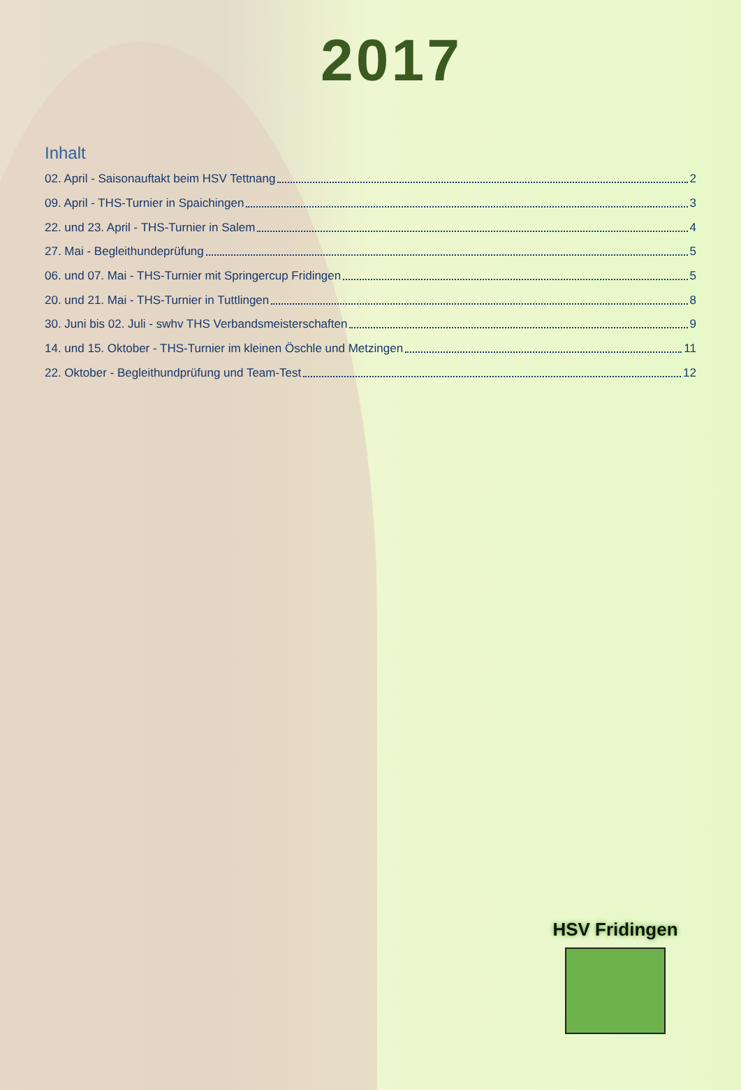2017
Inhalt
02. April - Saisonauftakt beim HSV Tettnang 2
09. April - THS-Turnier in Spaichingen 3
22. und 23. April - THS-Turnier in Salem 4
27. Mai - Begleithundeprüfung 5
06. und 07. Mai - THS-Turnier mit Springercup Fridingen 5
20. und 21. Mai - THS-Turnier in Tuttlingen 8
30. Juni bis 02. Juli - swhv THS Verbandsmeisterschaften 9
14. und 15. Oktober - THS-Turnier im kleinen Öschle und Metzingen 11
22. Oktober - Begleithundprüfung und Team-Test 12
HSV Fridingen